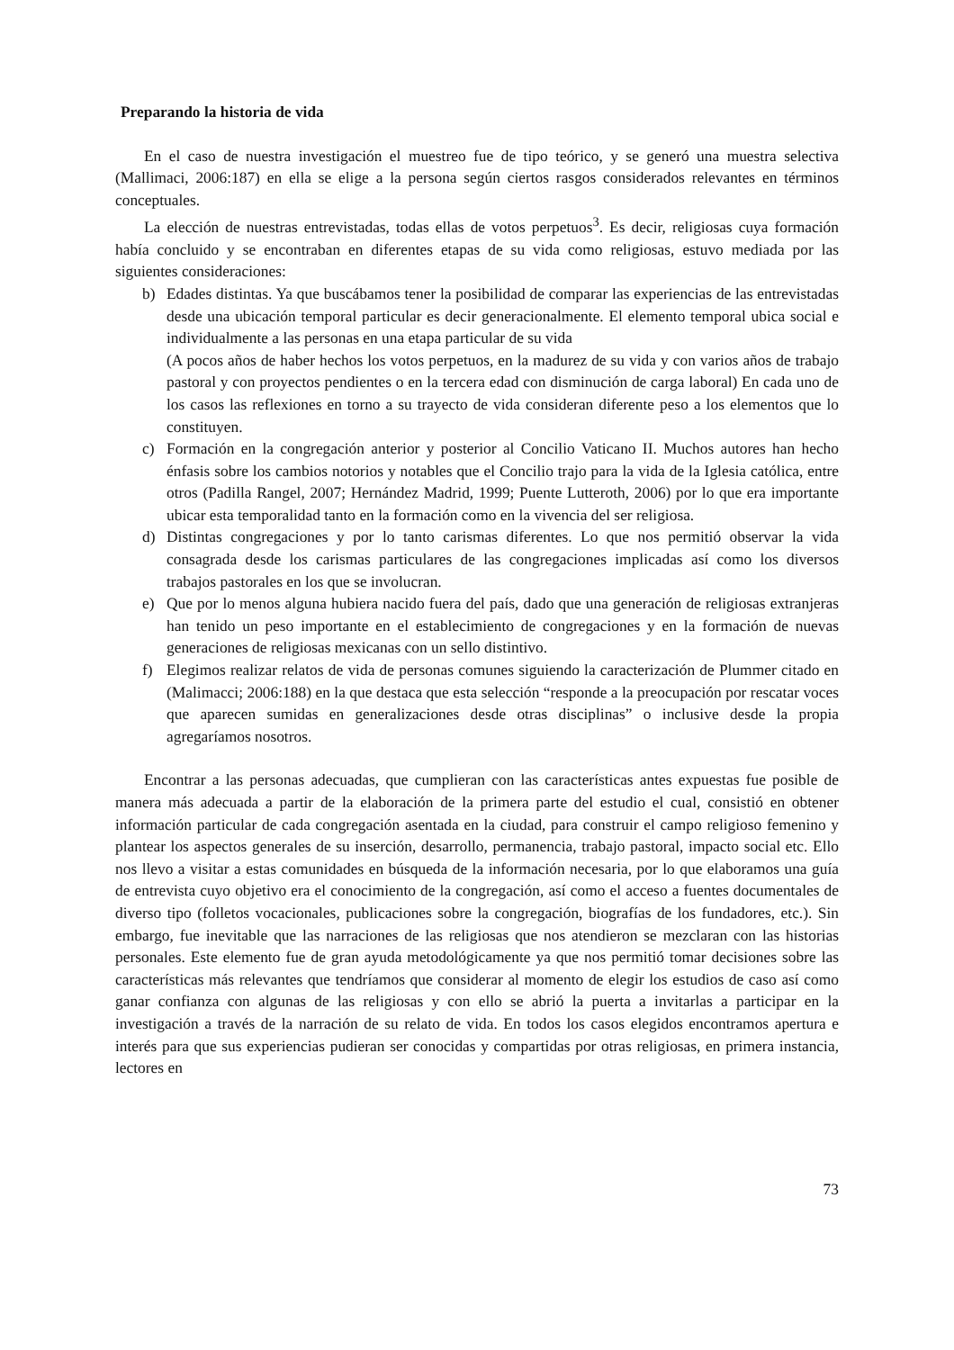Preparando la historia de vida
En el caso de nuestra investigación el muestreo fue de tipo teórico, y se generó una muestra selectiva (Mallimaci, 2006:187) en ella se elige a la persona según ciertos rasgos considerados relevantes en términos conceptuales.
La elección de nuestras entrevistadas, todas ellas de votos perpetuos<sup>3</sup>. Es decir, religiosas cuya formación había concluido y se encontraban en diferentes etapas de su vida como religiosas, estuvo mediada por las siguientes consideraciones:
b) Edades distintas. Ya que buscábamos tener la posibilidad de comparar las experiencias de las entrevistadas desde una ubicación temporal particular es decir generacionalmente. El elemento temporal ubica social e individualmente a las personas en una etapa particular de su vida
(A pocos años de haber hechos los votos perpetuos, en la madurez de su vida y con varios años de trabajo pastoral y con proyectos pendientes o en la tercera edad con disminución de carga laboral) En cada uno de los casos las reflexiones en torno a su trayecto de vida consideran diferente peso a los elementos que lo constituyen.
c) Formación en la congregación anterior y posterior al Concilio Vaticano II. Muchos autores han hecho énfasis sobre los cambios notorios y notables que el Concilio trajo para la vida de la Iglesia católica, entre otros (Padilla Rangel, 2007; Hernández Madrid, 1999; Puente Lutteroth, 2006) por lo que era importante ubicar esta temporalidad tanto en la formación como en la vivencia del ser religiosa.
d) Distintas congregaciones y por lo tanto carismas diferentes. Lo que nos permitió observar la vida consagrada desde los carismas particulares de las congregaciones implicadas así como los diversos trabajos pastorales en los que se involucran.
e) Que por lo menos alguna hubiera nacido fuera del país, dado que una generación de religiosas extranjeras han tenido un peso importante en el establecimiento de congregaciones y en la formación de nuevas generaciones de religiosas mexicanas con un sello distintivo.
f) Elegimos realizar relatos de vida de personas comunes siguiendo la caracterización de Plummer citado en (Malimacci; 2006:188) en la que destaca que esta selección “responde a la preocupación por rescatar voces que aparecen sumidas en generalizaciones desde otras disciplinas” o inclusive desde la propia agregaríamos nosotros.
Encontrar a las personas adecuadas, que cumplieran con las características antes expuestas fue posible de manera más adecuada a partir de la elaboración de la primera parte del estudio el cual, consistió en obtener información particular de cada congregación asentada en la ciudad, para construir el campo religioso femenino y plantear los aspectos generales de su inserción, desarrollo, permanencia, trabajo pastoral, impacto social etc. Ello nos llevo a visitar a estas comunidades en búsqueda de la información necesaria, por lo que elaboramos una guía de entrevista cuyo objetivo era el conocimiento de la congregación, así como el acceso a fuentes documentales de diverso tipo (folletos vocacionales, publicaciones sobre la congregación, biografías de los fundadores, etc.). Sin embargo, fue inevitable que las narraciones de las religiosas que nos atendieron se mezclaran con las historias personales. Este elemento fue de gran ayuda metodológicamente ya que nos permitió tomar decisiones sobre las características más relevantes que tendríamos que considerar al momento de elegir los estudios de caso así como ganar confianza con algunas de las religiosas y con ello se abrió la puerta a invitarlas a participar en la investigación a través de la narración de su relato de vida. En todos los casos elegidos encontramos apertura e interés para que sus experiencias pudieran ser conocidas y compartidas por otras religiosas, en primera instancia, lectores en
73